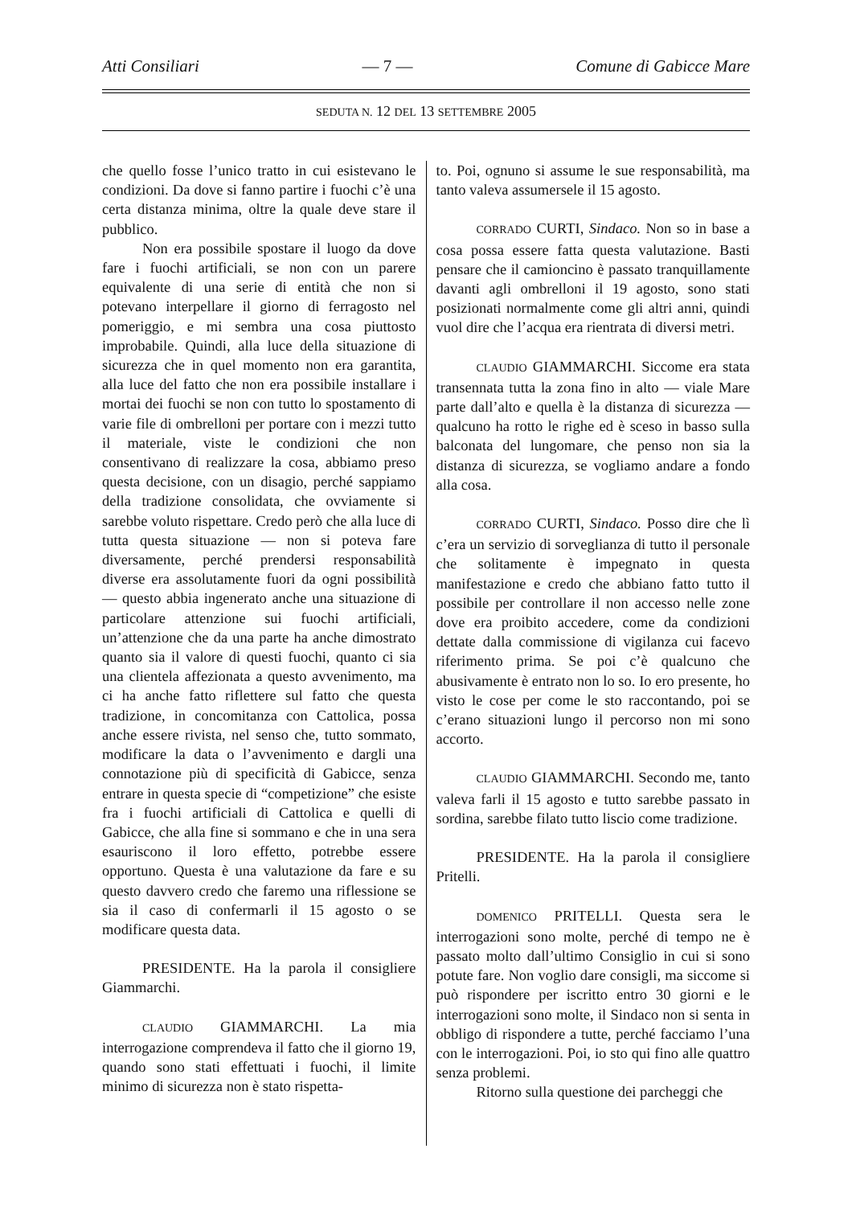Atti Consiliari — 7 — Comune di Gabicce Mare
SEDUTA N. 12 DEL 13 SETTEMBRE 2005
che quello fosse l’unico tratto in cui esistevano le condizioni. Da dove si fanno partire i fuochi c’è una certa distanza minima, oltre la quale deve stare il pubblico.
Non era possibile spostare il luogo da dove fare i fuochi artificiali, se non con un parere equivalente di una serie di entità che non si potevano interpellare il giorno di ferragosto nel pomeriggio, e mi sembra una cosa piuttosto improbabile. Quindi, alla luce della situazione di sicurezza che in quel momento non era garantita, alla luce del fatto che non era possibile installare i mortai dei fuochi se non con tutto lo spostamento di varie file di ombrelloni per portare con i mezzi tutto il materiale, viste le condizioni che non consentivano di realizzare la cosa, abbiamo preso questa decisione, con un disagio, perché sappiamo della tradizione consolidata, che ovviamente si sarebbe voluto rispettare. Credo però che alla luce di tutta questa situazione — non si poteva fare diversamente, perché prendersi responsabilità diverse era assolutamente fuori da ogni possibilità — questo abbia ingenerato anche una situazione di particolare attenzione sui fuochi artificiali, un’attenzione che da una parte ha anche dimostrato quanto sia il valore di questi fuochi, quanto ci sia una clientela affezionata a questo avvenimento, ma ci ha anche fatto riflettere sul fatto che questa tradizione, in concomitanza con Cattolica, possa anche essere rivista, nel senso che, tutto sommato, modificare la data o l’avvenimento e dargli una connotazione più di specificità di Gabicce, senza entrare in questa specie di “competizione” che esiste fra i fuochi artificiali di Cattolica e quelli di Gabicce, che alla fine si sommano e che in una sera esauriscono il loro effetto, potrebbe essere opportuno. Questa è una valutazione da fare e su questo davvero credo che faremo una riflessione se sia il caso di confermarli il 15 agosto o se modificare questa data.
PRESIDENTE. Ha la parola il consigliere Giammarchi.
CLAUDIO GIAMMARCHI. La mia interrogazione comprendeva il fatto che il giorno 19, quando sono stati effettuati i fuochi, il limite minimo di sicurezza non è stato rispetta-
to. Poi, ognuno si assume le sue responsabilità, ma tanto valeva assumersele il 15 agosto.
CORRADO CURTI, Sindaco. Non so in base a cosa possa essere fatta questa valutazione. Basti pensare che il camioncino è passato tranquillamente davanti agli ombrelloni il 19 agosto, sono stati posizionati normalmente come gli altri anni, quindi vuol dire che l’acqua era rientrata di diversi metri.
CLAUDIO GIAMMARCHI. Siccome era stata transennata tutta la zona fino in alto — viale Mare parte dall’alto e quella è la distanza di sicurezza — qualcuno ha rotto le righe ed è sceso in basso sulla balconata del lungomare, che penso non sia la distanza di sicurezza, se vogliamo andare a fondo alla cosa.
CORRADO CURTI, Sindaco. Posso dire che lì c’era un servizio di sorveglianza di tutto il personale che solitamente è impegnato in questa manifestazione e credo che abbiano fatto tutto il possibile per controllare il non accesso nelle zone dove era proibito accedere, come da condizioni dettate dalla commissione di vigilanza cui facevo riferimento prima. Se poi c’è qualcuno che abusivamente è entrato non lo so. Io ero presente, ho visto le cose per come le sto raccontando, poi se c’erano situazioni lungo il percorso non mi sono accorto.
CLAUDIO GIAMMARCHI. Secondo me, tanto valeva farli il 15 agosto e tutto sarebbe passato in sordina, sarebbe filato tutto liscio come tradizione.
PRESIDENTE. Ha la parola il consigliere Pritelli.
DOMENICO PRITELLI. Questa sera le interrogazioni sono molte, perché di tempo ne è passato molto dall’ultimo Consiglio in cui si sono potute fare. Non voglio dare consigli, ma siccome si può rispondere per iscritto entro 30 giorni e le interrogazioni sono molte, il Sindaco non si senta in obbligo di rispondere a tutte, perché facciamo l’una con le interrogazioni. Poi, io sto qui fino alle quattro senza problemi.
Ritorno sulla questione dei parcheggi che